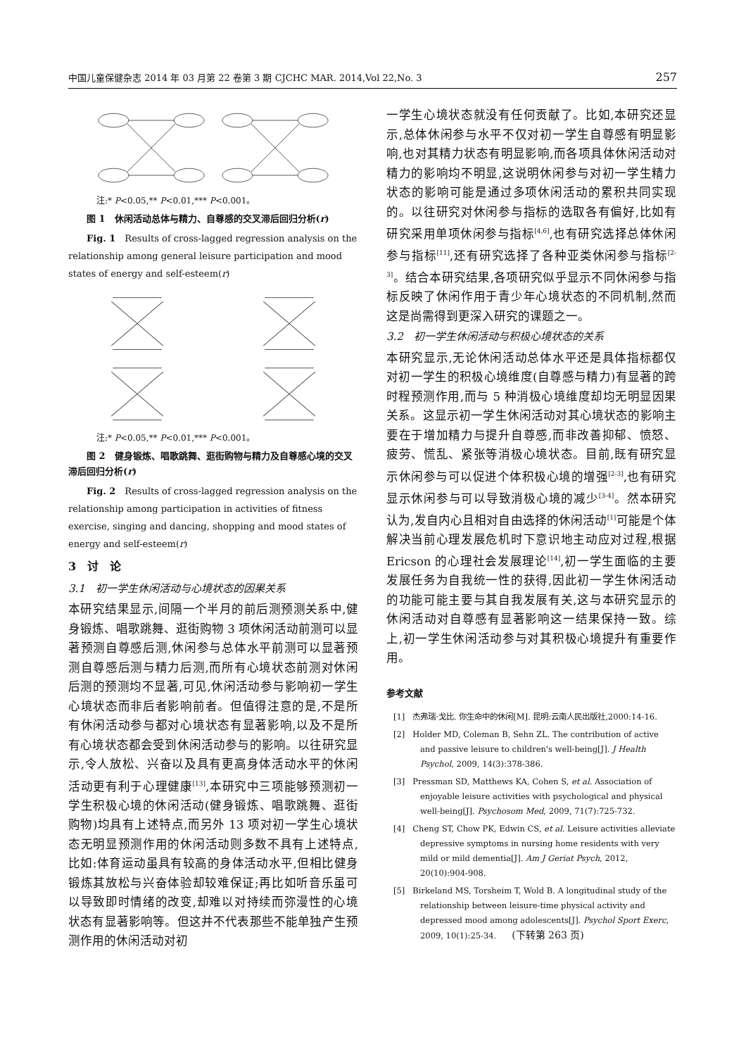中国儿童保健杂志 2014 年 03 月第 22 卷第 3 期 CJCHC MAR. 2014,Vol 22,No. 3 257
注:* P<0.05,** P<0.01,*** P<0.001。
　　图 1　休闲活动总体与精力、自尊感的交叉滞后回归分析(r)
　　Fig. 1　Results of cross-lagged regression analysis on the relationship among general leisure participation and mood states of energy and self-esteem(r)
注:* P<0.05,** P<0.01,*** P<0.001。
　　图 2　健身锻炼、唱歌跳舞、逛街购物与精力及自尊感心境的交叉滞后回归分析(r)
　　Fig. 2　Results of cross-lagged regression analysis on the relationship among participation in activities of fitness exercise, singing and dancing, shopping and mood states of energy and self-esteem(r)
3　讨　论
3.1　初一学生休闲活动与心境状态的因果关系
本研究结果显示,间隔一个半月的前后测预测关系中,健身锻炼、唱歌跳舞、逛街购物 3 项休闲活动前测可以显著预测自尊感后测,休闲参与总体水平前测可以显著预测自尊感后测与精力后测,而所有心境状态前测对休闲后测的预测均不显著,可见,休闲活动参与影响初一学生心境状态而非后者影响前者。但值得注意的是,不是所有休闲活动参与都对心境状态有显著影响,以及不是所有心境状态都会受到休闲活动参与的影响。以往研究显示,令人放松、兴奋以及具有更高身体活动水平的休闲活动更有利于心理健康<sup>[13]</sup>,本研究中三项能够预测初一学生积极心境的休闲活动(健身锻炼、唱歌跳舞、逛街购物)均具有上述特点,而另外 13 项对初一学生心境状态无明显预测作用的休闲活动则多数不具有上述特点,比如:体育运动虽具有较高的身体活动水平,但相比健身锻炼其放松与兴奋体验却较难保证;再比如听音乐虽可以导致即时情绪的改变,却难以对持续而弥漫性的心境状态有显著影响等。但这并不代表那些不能单独产生预测作用的休闲活动对初
一学生心境状态就没有任何贡献了。比如,本研究还显示,总体休闲参与水平不仅对初一学生自尊感有明显影响,也对其精力状态有明显影响,而各项具体休闲活动对精力的影响均不明显,这说明休闲参与对初一学生精力状态的影响可能是通过多项休闲活动的累积共同实现的。以往研究对休闲参与指标的选取各有偏好,比如有研究采用单项休闲参与指标<sup>[4,6]</sup>,也有研究选择总体休闲参与指标<sup>[11]</sup>,还有研究选择了各种亚类休闲参与指标<sup>[2-3]</sup>。结合本研究结果,各项研究似乎显示不同休闲参与指标反映了休闲作用于青少年心境状态的不同机制,然而这是尚需得到更深入研究的课题之一。
3.2　初一学生休闲活动与积极心境状态的关系
本研究显示,无论休闲活动总体水平还是具体指标都仅对初一学生的积极心境维度(自尊感与精力)有显著的跨时程预测作用,而与 5 种消极心境维度却均无明显因果关系。这显示初一学生休闲活动对其心境状态的影响主要在于增加精力与提升自尊感,而非改善抑郁、愤怒、疲劳、慌乱、紧张等消极心境状态。目前,既有研究显示休闲参与可以促进个体积极心境的增强<sup>[2-3]</sup>,也有研究显示休闲参与可以导致消极心境的减少<sup>[3-4]</sup>。然本研究认为,发自内心且相对自由选择的休闲活动<sup>[1]</sup>可能是个体解决当前心理发展危机时下意识地主动应对过程,根据 Ericson 的心理社会发展理论<sup>[14]</sup>,初一学生面临的主要发展任务为自我统一性的获得,因此初一学生休闲活动的功能可能主要与其自我发展有关,这与本研究显示的休闲活动对自尊感有显著影响这一结果保持一致。综上,初一学生休闲活动参与对其积极心境提升有重要作用。
参考文献
[1]　杰弗瑞·戈比. 你生命中的休闲[M]. 昆明:云南人民出版社,2000:14-16.
[2]　Holder MD, Coleman B, Sehn ZL. The contribution of active and passive leisure to children's well-being[J]. J Health Psychol, 2009, 14(3):378-386.
[3]　Pressman SD, Matthews KA, Cohen S, et al. Association of enjoyable leisure activities with psychological and physical well-being[J]. Psychosom Med, 2009, 71(7):725-732.
[4]　Cheng ST, Chow PK, Edwin CS, et al. Leisure activities alleviate depressive symptoms in nursing home residents with very mild or mild dementia[J]. Am J Geriat Psych, 2012, 20(10):904-908.
[5]　Birkeland MS, Torsheim T, Wold B. A longitudinal study of the relationship between leisure-time physical activity and depressed mood among adolescents[J]. Psychol Sport Exerc, 2009, 10(1):25-34.　　(下转第 263 页)